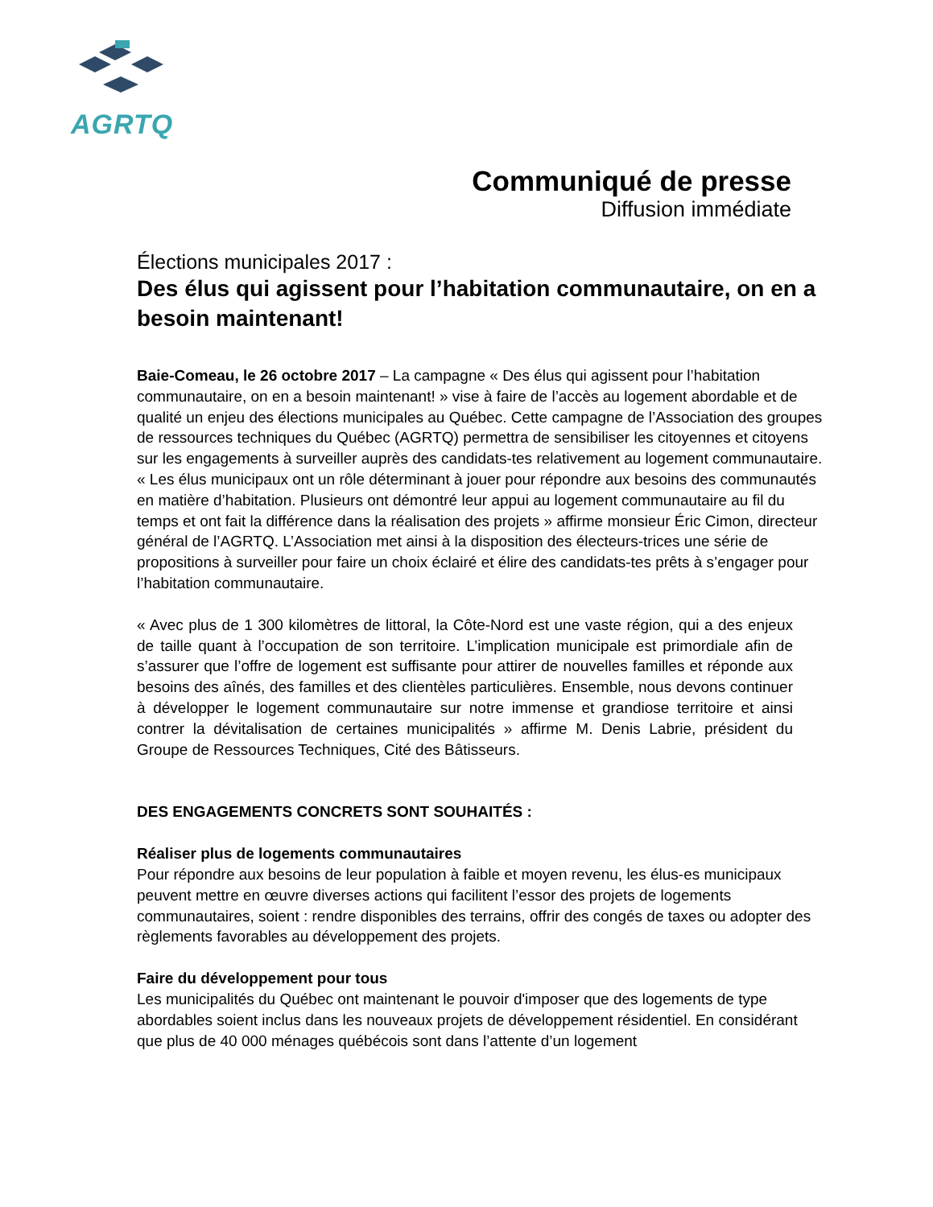AGRTQ
Communiqué de presse
Diffusion immédiate
Élections municipales 2017 :
Des élus qui agissent pour l’habitation communautaire, on en a besoin maintenant!
Baie-Comeau, le 26 octobre 2017 – La campagne « Des élus qui agissent pour l’habitation communautaire, on en a besoin maintenant! » vise à faire de l’accès au logement abordable et de qualité un enjeu des élections municipales au Québec. Cette campagne de l’Association des groupes de ressources techniques du Québec (AGRTQ) permettra de sensibiliser les citoyennes et citoyens sur les engagements à surveiller auprès des candidats-tes relativement au logement communautaire. « Les élus municipaux ont un rôle déterminant à jouer pour répondre aux besoins des communautés en matière d’habitation. Plusieurs ont démontré leur appui au logement communautaire au fil du temps et ont fait la différence dans la réalisation des projets » affirme monsieur Éric Cimon, directeur général de l’AGRTQ. L’Association met ainsi à la disposition des électeurs-trices une série de propositions à surveiller pour faire un choix éclairé et élire des candidats-tes prêts à s’engager pour l’habitation communautaire.
« Avec plus de 1 300 kilomètres de littoral, la Côte-Nord est une vaste région, qui a des enjeux de taille quant à l’occupation de son territoire. L’implication municipale est primordiale afin de s’assurer que l’offre de logement est suffisante pour attirer de nouvelles familles et réponde aux besoins des aînés, des familles et des clientèles particulières. Ensemble, nous devons continuer à développer le logement communautaire sur notre immense et grandiose territoire et ainsi contrer la dévitalisation de certaines municipalités » affirme M. Denis Labrie, président du Groupe de Ressources Techniques, Cité des Bâtisseurs.
DES ENGAGEMENTS CONCRETS SONT SOUHAITÉS :
Réaliser plus de logements communautaires
Pour répondre aux besoins de leur population à faible et moyen revenu, les élus-es municipaux peuvent mettre en œuvre diverses actions qui facilitent l’essor des projets de logements communautaires, soient : rendre disponibles des terrains, offrir des congés de taxes ou adopter des règlements favorables au développement des projets.
Faire du développement pour tous
Les municipalités du Québec ont maintenant le pouvoir d'imposer que des logements de type abordables soient inclus dans les nouveaux projets de développement résidentiel. En considérant que plus de 40 000 ménages québécois sont dans l’attente d’un logement